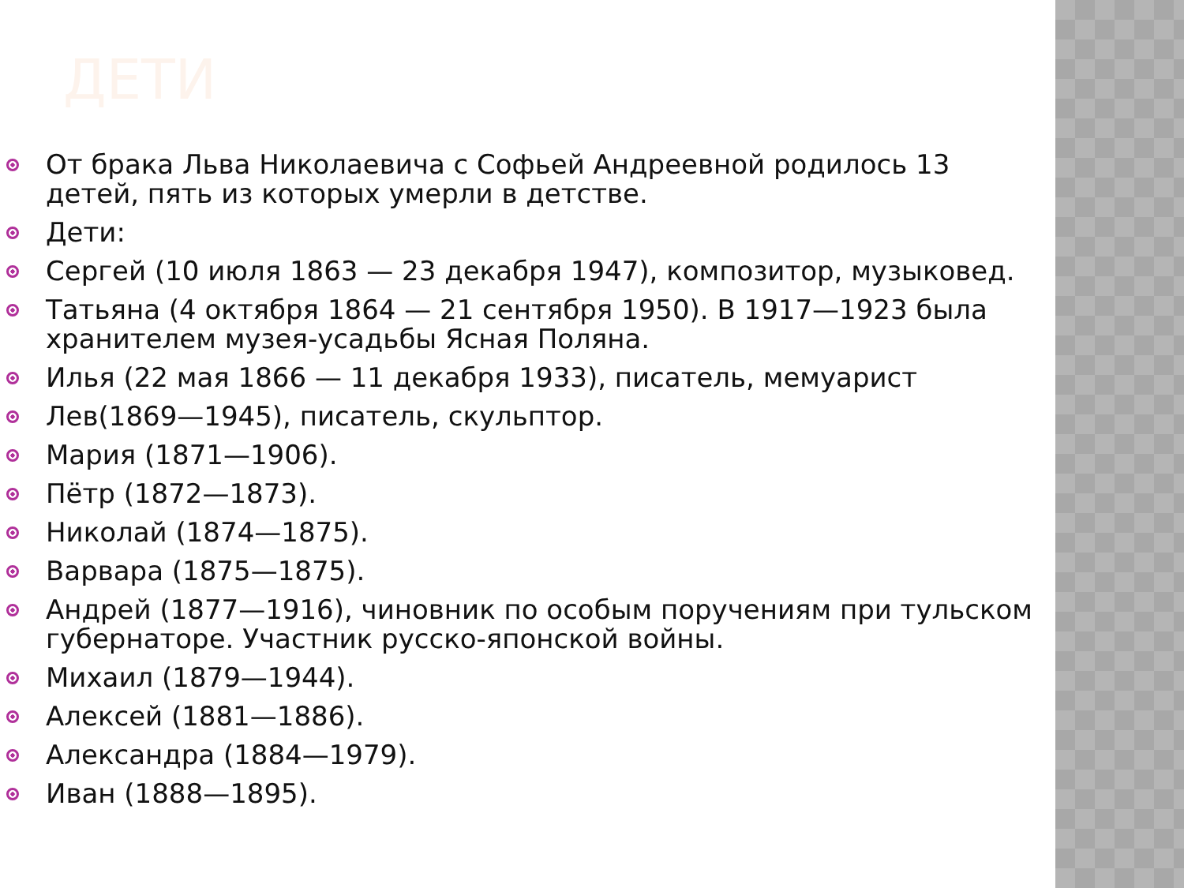ДЕТИ
От брака Льва Николаевича с Софьей Андреевной родилось 13 детей, пять из которых умерли в детстве.
Дети:
Сергей (10 июля 1863 — 23 декабря 1947), композитор, музыковед.
Татьяна (4 октября 1864 — 21 сентября 1950). В 1917—1923 была хранителем музея-усадьбы Ясная Поляна.
Илья (22 мая 1866 — 11 декабря 1933), писатель, мемуарист
Лев(1869—1945), писатель, скульптор.
Мария (1871—1906).
Пётр (1872—1873).
Николай (1874—1875).
Варвара (1875—1875).
Андрей (1877—1916), чиновник по особым поручениям при тульском губернаторе. Участник русско-японской войны.
Михаил (1879—1944).
Алексей (1881—1886).
Александра (1884—1979).
Иван (1888—1895).